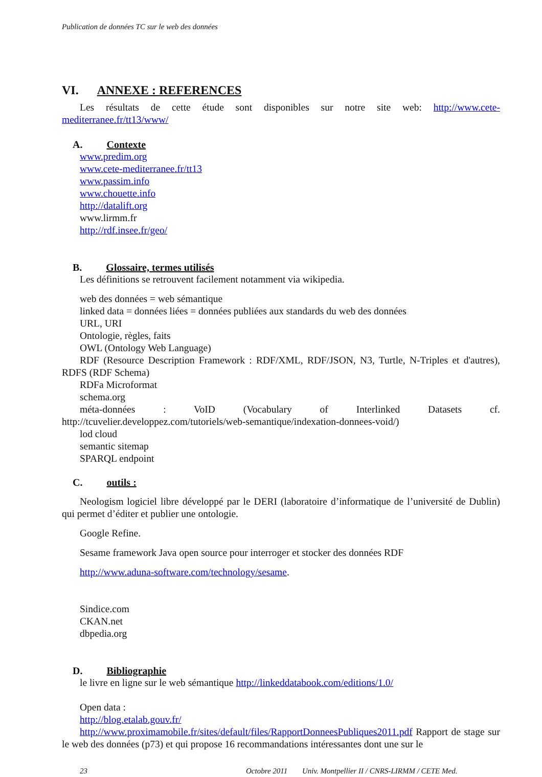Publication de données TC sur le web des données
VI. ANNEXE : REFERENCES
Les résultats de cette étude sont disponibles sur notre site web: http://www.cete-mediterranee.fr/tt13/www/
A. Contexte
www.predim.org
www.cete-mediterranee.fr/tt13
www.passim.info
www.chouette.info
http://datalift.org
www.lirmm.fr
http://rdf.insee.fr/geo/
B. Glossaire, termes utilisés
Les définitions se retrouvent facilement notamment via wikipedia.
web des données = web sémantique
linked data = données liées = données publiées aux standards du web des données
URL, URI
Ontologie, règles, faits
OWL (Ontology Web Language)
RDF (Resource Description Framework : RDF/XML, RDF/JSON, N3, Turtle, N-Triples et d'autres), RDFS (RDF Schema)
RDFa Microformat
schema.org
méta-données : VoID (Vocabulary of Interlinked Datasets cf. http://tcuvelier.developpez.com/tutoriels/web-semantique/indexation-donnees-void/)
lod cloud
semantic sitemap
SPARQL endpoint
C. outils :
Neologism logiciel libre développé par le DERI (laboratoire d’informatique de l’université de Dublin) qui permet d’éditer et publier une ontologie.
Google Refine.
Sesame framework Java open source pour interroger et stocker des données RDF
http://www.aduna-software.com/technology/sesame.
Sindice.com
CKAN.net
dbpedia.org
D. Bibliographie
le livre en ligne sur le web sémantique http://linkeddatabook.com/editions/1.0/
Open data :
http://blog.etalab.gouv.fr/
http://www.proximamobile.fr/sites/default/files/RapportDonneesPubliques2011.pdf Rapport de stage sur le web des données (p73) et qui propose 16 recommandations intéressantes dont une sur le
23 Octobre 2011 Univ. Montpellier II / CNRS-LIRMM / CETE Med.